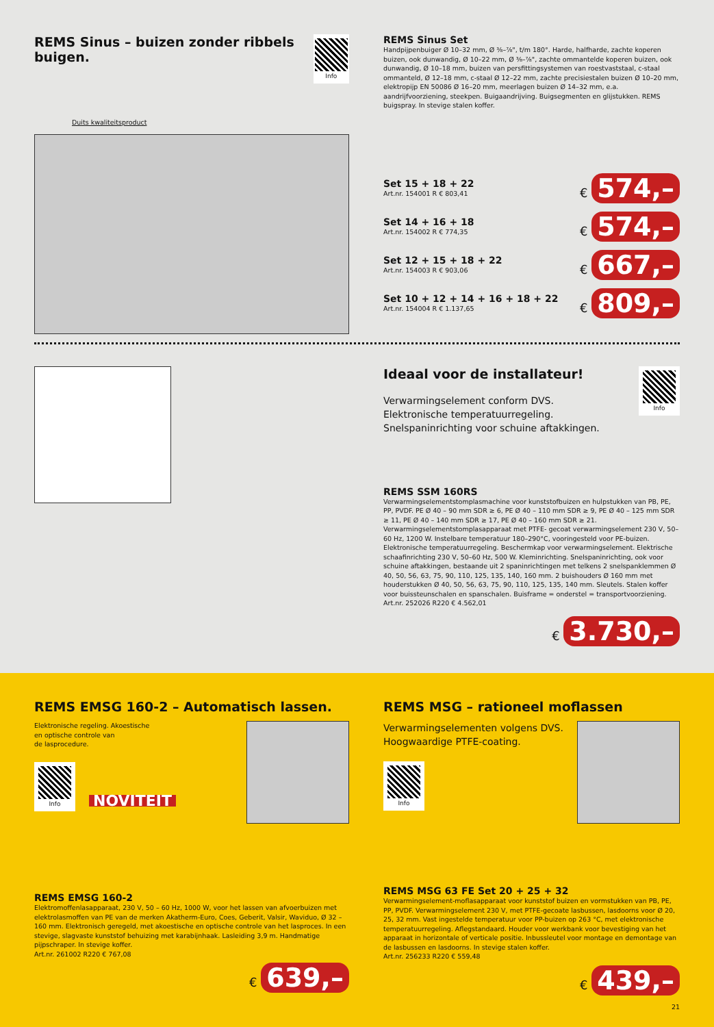REMS Sinus – buizen zonder ribbels buigen.
Info
Duits kwaliteitsproduct
REMS Sinus Set
Handpijpenbuiger Ø 10–32 mm, Ø ⅜–⅞", t/m 180°. Harde, halfharde, zachte koperen buizen, ook dunwandig, Ø 10–22 mm, Ø ⅜–⅞", zachte ommantelde koperen buizen, ook dunwandig, Ø 10–18 mm, buizen van persfittingsystemen van roestvaststaal, c-staal ommanteld, Ø 12–18 mm, c-staal Ø 12–22 mm, zachte precisiestalen buizen Ø 10–20 mm, elektropijp EN 50086 Ø 16–20 mm, meerlagen buizen Ø 14–32 mm, e.a. aandrijfvoorziening, steekpen. Buigaandrijving. Buigsegmenten en glijstukken. REMS buigspray. In stevige stalen koffer.
Set 15 + 18 + 22
Art.nr. 154001 R € 803,41
€ 574,–
Set 14 + 16 + 18
Art.nr. 154002 R € 774,35
€ 574,–
Set 12 + 15 + 18 + 22
Art.nr. 154003 R € 903,06
€ 667,–
Set 10 + 12 + 14 + 16 + 18 + 22
Art.nr. 154004 R € 1.137,65
€ 809,–
Ideaal voor de installateur!
Verwarmingselement conform DVS.
Elektronische temperatuurregeling.
Snelspaninrichting voor schuine aftakkingen.
Info
REMS SSM 160RS
Verwarmingselementstomplasmachine voor kunststofbuizen en hulpstukken van PB, PE, PP, PVDF. PE Ø 40 – 90 mm SDR ≥ 6, PE Ø 40 – 110 mm SDR ≥ 9, PE Ø 40 – 125 mm SDR ≥ 11, PE Ø 40 – 140 mm SDR ≥ 17, PE Ø 40 – 160 mm SDR ≥ 21. Verwarmingselementstomplasapparaat met PTFE- gecoat verwarmingselement 230 V, 50–60 Hz, 1200 W. Instelbare temperatuur 180–290°C, vooringesteld voor PE-buizen. Elektronische temperatuurregeling. Beschermkap voor verwarmingselement. Elektrische schaafinrichting 230 V, 50–60 Hz, 500 W. Kleminrichting. Snelspaninrichting, ook voor schuine aftakkingen, bestaande uit 2 spaninrichtingen met telkens 2 snelspanklemmen Ø 40, 50, 56, 63, 75, 90, 110, 125, 135, 140, 160 mm. 2 buishouders Ø 160 mm met houderstukken Ø 40, 50, 56, 63, 75, 90, 110, 125, 135, 140 mm. Sleutels. Stalen koffer voor buissteunschalen en spanschalen. Buisframe = onderstel = transportvoorziening.
Art.nr. 252026 R220 € 4.562,01
€ 3.730,–
REMS EMSG 160-2 – Automatisch lassen.
Elektronische regeling. Akoestische
en optische controle van
de lasprocedure.
Info
NOVITEIT
REMS EMSG 160-2
Elektromoffenlasapparaat, 230 V, 50 – 60 Hz, 1000 W, voor het lassen van afvoerbuizen met elektrolasmoffen van PE van de merken Akatherm-Euro, Coes, Geberit, Valsir, Waviduo, Ø 32 – 160 mm. Elektronisch geregeld, met akoestische en optische controle van het lasproces. In een stevige, slagvaste kunststof behuizing met karabijnhaak. Lasleiding 3,9 m. Handmatige pijpschraper. In stevige koffer.
Art.nr. 261002 R220 € 767,08
€ 639,–
REMS MSG – rationeel moflassen
Verwarmingselementen volgens DVS.
Hoogwaardige PTFE-coating.
Info
REMS MSG 63 FE Set 20 + 25 + 32
Verwarmingselement-moflasapparaat voor kunststof buizen en vormstukken van PB, PE, PP, PVDF. Verwarmingselement 230 V, met PTFE-gecoate lasbussen, lasdoorns voor Ø 20, 25, 32 mm. Vast ingestelde temperatuur voor PP-buizen op 263 °C, met elektronische temperatuurregeling. Aflegstandaard. Houder voor werkbank voor bevestiging van het apparaat in horizontale of verticale positie. Inbussleutel voor montage en demontage van de lasbussen en lasdoorns. In stevige stalen koffer.
Art.nr. 256233 R220 € 559,48
€ 439,–
21